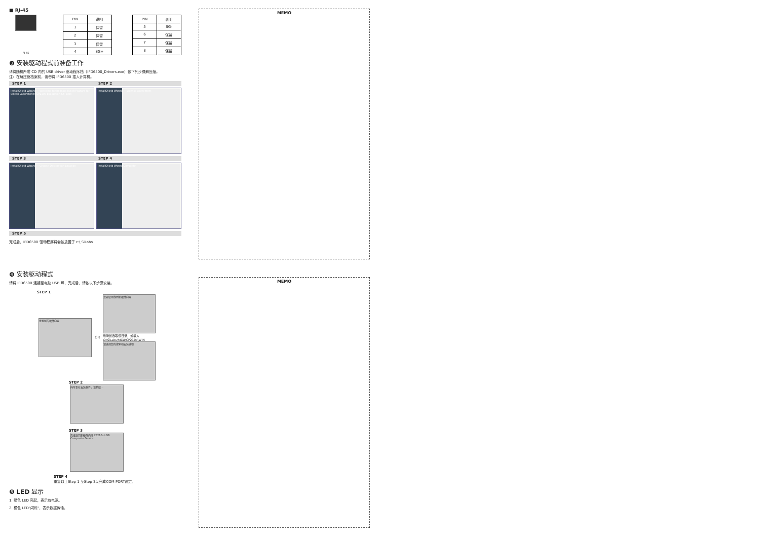■ RJ-45
RJ-45
| PIN | 说明 |
| --- | --- |
| 1 | 保留 |
| 2 | 保留 |
| 3 | 保留 |
| 4 | SG+ |
| PIN | 说明 |
| --- | --- |
| 5 | SG- |
| 6 | 保留 |
| 7 | 保留 |
| 8 | 保留 |
❸ 安装驱动程式前准备工作
请将随机所附 CD 内的 USB driver 驱动程序档（IFD6500_Drivers.exe）依下列步骤解压缩。
注：在解压缩档案前，请勿将 IFD6500 插入计算机。
STEP 1 STEP 2
InstallShield Wizard — Welcome to the InstallShield Wizard for Silicon Laboratories CP210x Evaluation Kit Tools
InstallShield Wizard — License Agreement
STEP 3 STEP 4
InstallShield Wizard — Choose Destination Location
InstallShield Wizard Complete
STEP 5
完成后，IFD6500 驱动程序将会被放置于 c:\ SiLabs
❹ 安装驱动程式
请将 IFD6500 连接至电脑 USB 埠，完成后，请依以下步骤安装。
STEP 1
找到新的硬件向导
OR
欢迎使用找到新硬件向导
用滑鼠选取该目录，或填入 C:\SiLabs\MCU\CP210x\WIN
请选择您的搜索和安装选项
STEP 2
向导正在安装软件，请稍候...
STEP 3
完成找到新硬件向导 CP210x USB Composite Device
STEP 4
重复以上Step 1 至Step 3以完成COM PORT设定。
❺ LED 显示
1. 绿色 LED 亮起，表示有电源。
2. 橘色 LED"闪烁"，表示数据传输。
MEMO
MEMO